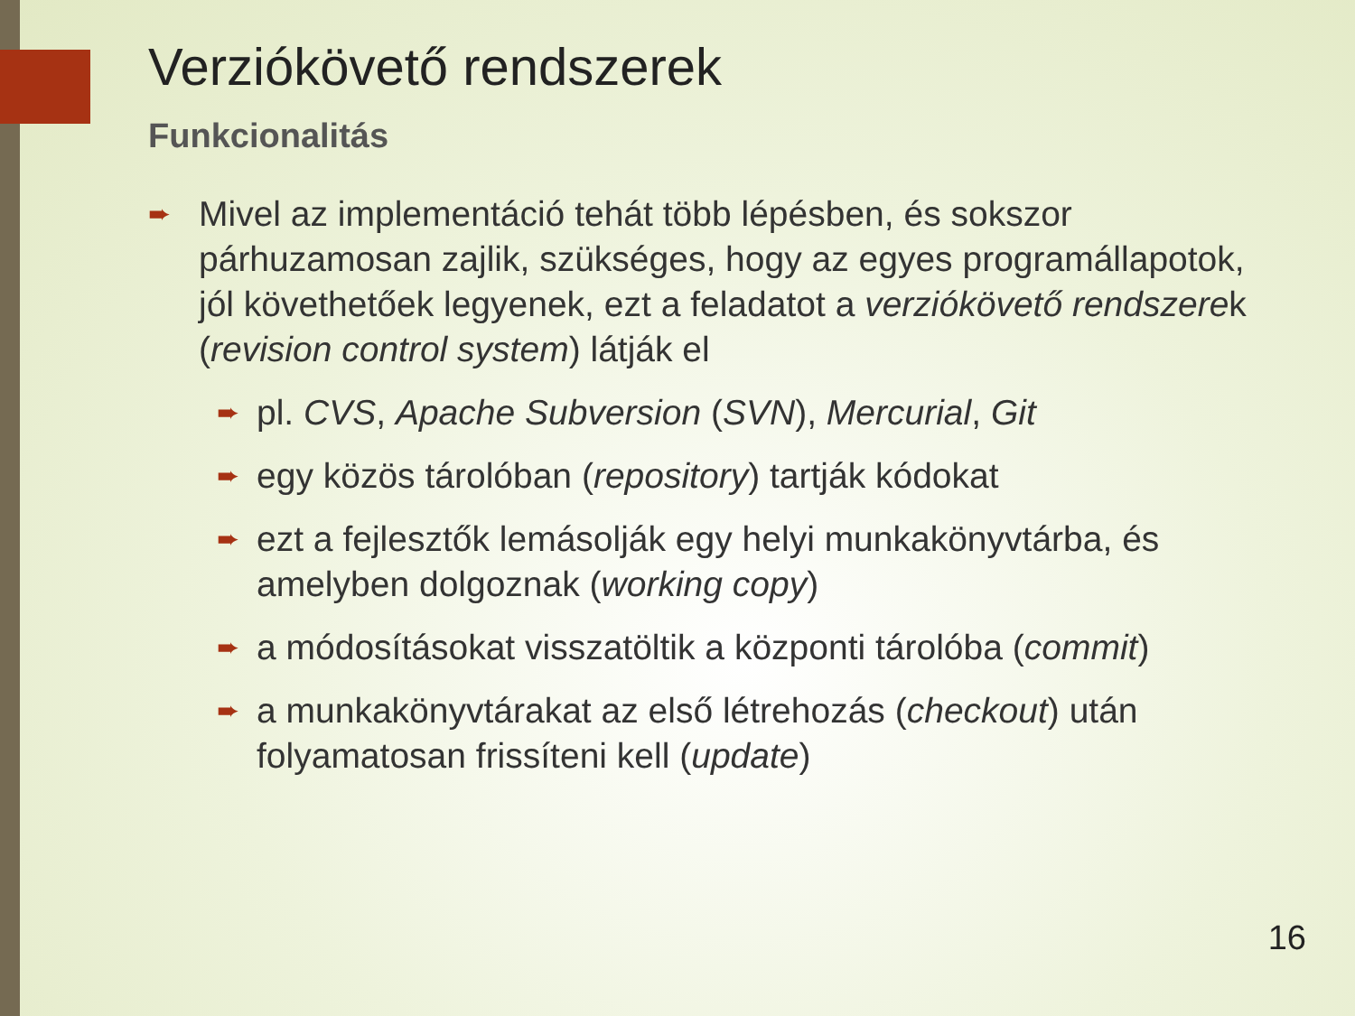Verziókövető rendszerek
Funkcionalitás
➨
Mivel az implementáció tehát több lépésben, és sokszor párhuzamosan zajlik, szükséges, hogy az egyes programállapotok, jól követhetőek legyenek, ezt a feladatot a verziókövető rendszerek (revision control system) látják el
➨
pl. CVS, Apache Subversion (SVN), Mercurial, Git
➨
egy közös tárolóban (repository) tartják kódokat
➨
ezt a fejlesztők lemásolják egy helyi munkakönyvtárba, és amelyben dolgoznak (working copy)
➨
a módosításokat visszatöltik a központi tárolóba (commit)
➨
a munkakönyvtárakat az első létrehozás (checkout) után folyamatosan frissíteni kell (update)
16